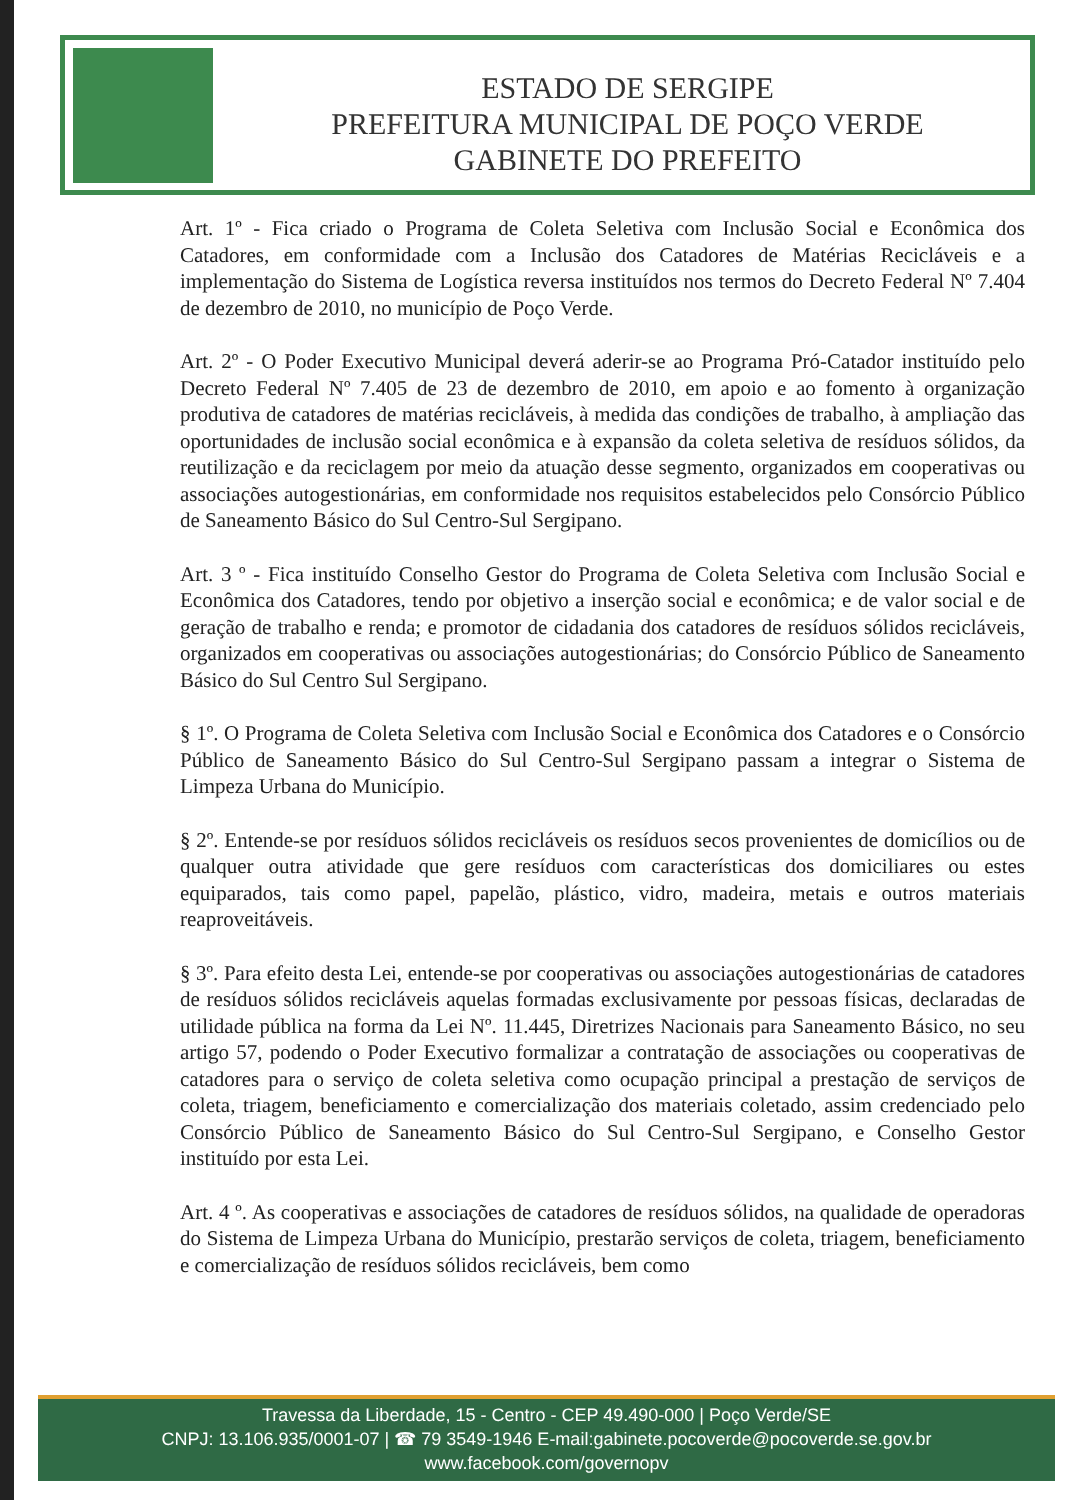ESTADO DE SERGIPE
PREFEITURA MUNICIPAL DE POÇO VERDE
GABINETE DO PREFEITO
Art. 1º - Fica criado o Programa de Coleta Seletiva com Inclusão Social e Econômica dos Catadores, em conformidade com a Inclusão dos Catadores de Matérias Recicláveis e a implementação do Sistema de Logística reversa instituídos nos termos do Decreto Federal Nº 7.404 de dezembro de 2010, no município de Poço Verde.
Art. 2º - O Poder Executivo Municipal deverá aderir-se ao Programa Pró-Catador instituído pelo Decreto Federal Nº 7.405 de 23 de dezembro de 2010, em apoio e ao fomento à organização produtiva de catadores de matérias recicláveis, à medida das condições de trabalho, à ampliação das oportunidades de inclusão social econômica e à expansão da coleta seletiva de resíduos sólidos, da reutilização e da reciclagem por meio da atuação desse segmento, organizados em cooperativas ou associações autogestionárias, em conformidade nos requisitos estabelecidos pelo Consórcio Público de Saneamento Básico do Sul Centro-Sul Sergipano.
Art. 3 º - Fica instituído Conselho Gestor do Programa de Coleta Seletiva com Inclusão Social e Econômica dos Catadores, tendo por objetivo a inserção social e econômica; e de valor social e de geração de trabalho e renda; e promotor de cidadania dos catadores de resíduos sólidos recicláveis, organizados em cooperativas ou associações autogestionárias; do Consórcio Público de Saneamento Básico do Sul Centro Sul Sergipano.
§ 1º. O Programa de Coleta Seletiva com Inclusão Social e Econômica dos Catadores e o Consórcio Público de Saneamento Básico do Sul Centro-Sul Sergipano passam a integrar o Sistema de Limpeza Urbana do Município.
§ 2º. Entende-se por resíduos sólidos recicláveis os resíduos secos provenientes de domicílios ou de qualquer outra atividade que gere resíduos com características dos domiciliares ou estes equiparados, tais como papel, papelão, plástico, vidro, madeira, metais e outros materiais reaproveitáveis.
§ 3º. Para efeito desta Lei, entende-se por cooperativas ou associações autogestionárias de catadores de resíduos sólidos recicláveis aquelas formadas exclusivamente por pessoas físicas, declaradas de utilidade pública na forma da Lei Nº. 11.445, Diretrizes Nacionais para Saneamento Básico, no seu artigo 57, podendo o Poder Executivo formalizar a contratação de associações ou cooperativas de catadores para o serviço de coleta seletiva como ocupação principal a prestação de serviços de coleta, triagem, beneficiamento e comercialização dos materiais coletado, assim credenciado pelo Consórcio Público de Saneamento Básico do Sul Centro-Sul Sergipano, e Conselho Gestor instituído por esta Lei.
Art. 4 º. As cooperativas e associações de catadores de resíduos sólidos, na qualidade de operadoras do Sistema de Limpeza Urbana do Município, prestarão serviços de coleta, triagem, beneficiamento e comercialização de resíduos sólidos recicláveis, bem como
Travessa da Liberdade, 15 - Centro - CEP 49.490-000 | Poço Verde/SE
CNPJ: 13.106.935/0001-07 | ☎ 79 3549-1946 E-mail:gabinete.pocoverde@pocoverde.se.gov.br
www.facebook.com/governopv